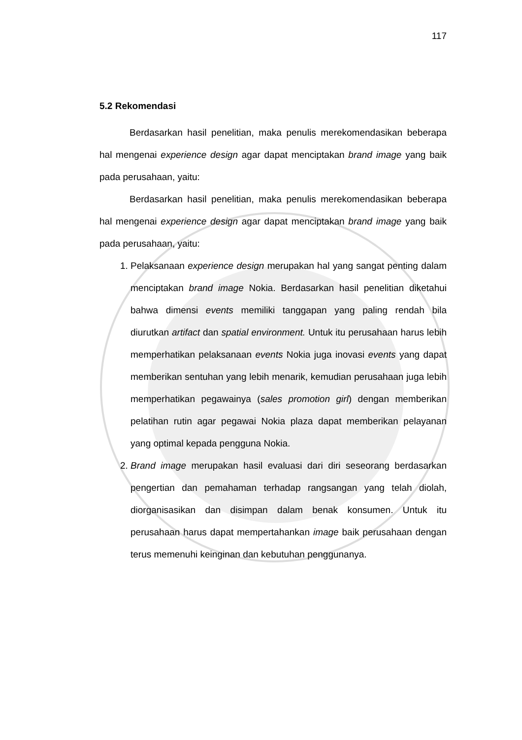117
5.2 Rekomendasi
Berdasarkan hasil penelitian, maka penulis merekomendasikan beberapa hal mengenai experience design agar dapat menciptakan brand image yang baik pada perusahaan, yaitu:
Berdasarkan hasil penelitian, maka penulis merekomendasikan beberapa hal mengenai experience design agar dapat menciptakan brand image yang baik pada perusahaan, yaitu:
1. Pelaksanaan experience design merupakan hal yang sangat penting dalam menciptakan brand image Nokia. Berdasarkan hasil penelitian diketahui bahwa dimensi events memiliki tanggapan yang paling rendah bila diurutkan artifact dan spatial environment. Untuk itu perusahaan harus lebih memperhatikan pelaksanaan events Nokia juga inovasi events yang dapat memberikan sentuhan yang lebih menarik, kemudian perusahaan juga lebih memperhatikan pegawainya (sales promotion girl) dengan memberikan pelatihan rutin agar pegawai Nokia plaza dapat memberikan pelayanan yang optimal kepada pengguna Nokia.
2. Brand image merupakan hasil evaluasi dari diri seseorang berdasarkan pengertian dan pemahaman terhadap rangsangan yang telah diolah, diorganisasikan dan disimpan dalam benak konsumen. Untuk itu perusahaan harus dapat mempertahankan image baik perusahaan dengan terus memenuhi keinginan dan kebutuhan penggunanya.